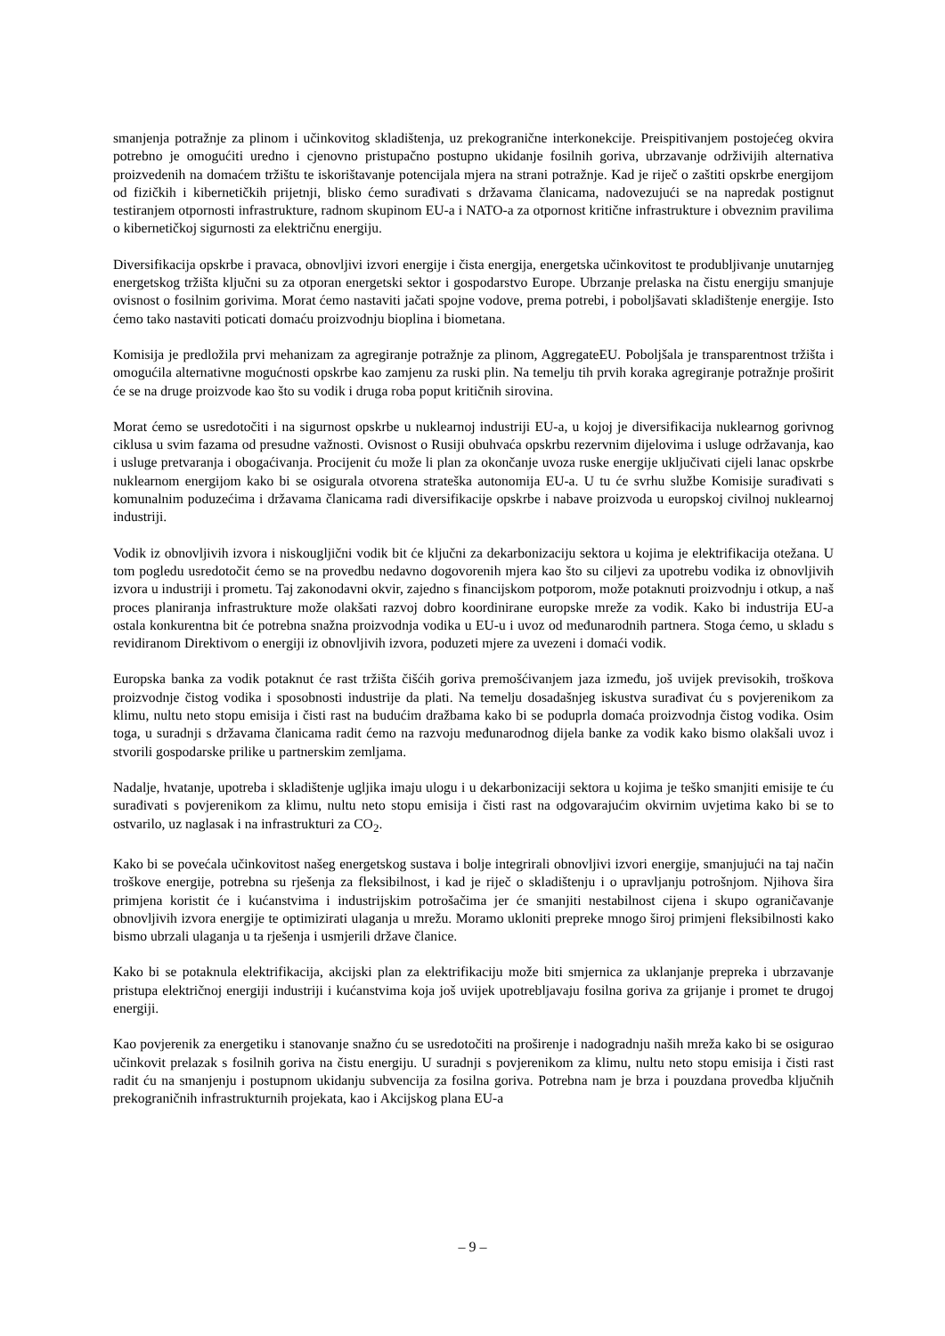smanjenja potražnje za plinom i učinkovitog skladištenja, uz prekogranične interkonekcije. Preispitivanjem postojećeg okvira potrebno je omogućiti uredno i cjenovno pristupačno postupno ukidanje fosilnih goriva, ubrzavanje održivijih alternativa proizvedenih na domaćem tržištu te iskorištavanje potencijala mjera na strani potražnje. Kad je riječ o zaštiti opskrbe energijom od fizičkih i kibernetičkih prijetnji, blisko ćemo surađivati s državama članicama, nadovezujući se na napredak postignut testiranjem otpornosti infrastrukture, radnom skupinom EU-a i NATO-a za otpornost kritične infrastrukture i obveznim pravilima o kibernetičkoj sigurnosti za električnu energiju.
Diversifikacija opskrbe i pravaca, obnovljivi izvori energije i čista energija, energetska učinkovitost te produbljivanje unutarnjeg energetskog tržišta ključni su za otporan energetski sektor i gospodarstvo Europe. Ubrzanje prelaska na čistu energiju smanjuje ovisnost o fosilnim gorivima. Morat ćemo nastaviti jačati spojne vodove, prema potrebi, i poboljšavati skladištenje energije. Isto ćemo tako nastaviti poticati domaću proizvodnju bioplina i biometana.
Komisija je predložila prvi mehanizam za agregiranje potražnje za plinom, AggregateEU. Poboljšala je transparentnost tržišta i omogućila alternativne mogućnosti opskrbe kao zamjenu za ruski plin. Na temelju tih prvih koraka agregiranje potražnje proširit će se na druge proizvode kao što su vodik i druga roba poput kritičnih sirovina.
Morat ćemo se usredotočiti i na sigurnost opskrbe u nuklearnoj industriji EU-a, u kojoj je diversifikacija nuklearnog gorivnog ciklusa u svim fazama od presudne važnosti. Ovisnost o Rusiji obuhvaća opskrbu rezervnim dijelovima i usluge održavanja, kao i usluge pretvaranja i obogaćivanja. Procijenit ću može li plan za okončanje uvoza ruske energije uključivati cijeli lanac opskrbe nuklearnom energijom kako bi se osigurala otvorena strateška autonomija EU-a. U tu će svrhu službe Komisije surađivati s komunalnim poduzećima i državama članicama radi diversifikacije opskrbe i nabave proizvoda u europskoj civilnoj nuklearnoj industriji.
Vodik iz obnovljivih izvora i niskougljični vodik bit će ključni za dekarbonizaciju sektora u kojima je elektrifikacija otežana. U tom pogledu usredotočit ćemo se na provedbu nedavno dogovorenih mjera kao što su ciljevi za upotrebu vodika iz obnovljivih izvora u industriji i prometu. Taj zakonodavni okvir, zajedno s financijskom potporom, može potaknuti proizvodnju i otkup, a naš proces planiranja infrastrukture može olakšati razvoj dobro koordinirane europske mreže za vodik. Kako bi industrija EU-a ostala konkurentna bit će potrebna snažna proizvodnja vodika u EU-u i uvoz od međunarodnih partnera. Stoga ćemo, u skladu s revidiranom Direktivom o energiji iz obnovljivih izvora, poduzeti mjere za uvezeni i domaći vodik.
Europska banka za vodik potaknut će rast tržišta čišćih goriva premošćivanjem jaza između, još uvijek previsokih, troškova proizvodnje čistog vodika i sposobnosti industrije da plati. Na temelju dosadašnjeg iskustva surađivat ću s povjerenikom za klimu, nultu neto stopu emisija i čisti rast na budućim dražbama kako bi se poduprla domaća proizvodnja čistog vodika. Osim toga, u suradnji s državama članicama radit ćemo na razvoju međunarodnog dijela banke za vodik kako bismo olakšali uvoz i stvorili gospodarske prilike u partnerskim zemljama.
Nadalje, hvatanje, upotreba i skladištenje ugljika imaju ulogu i u dekarbonizaciji sektora u kojima je teško smanjiti emisije te ću surađivati s povjerenikom za klimu, nultu neto stopu emisija i čisti rast na odgovarajućim okvirnim uvjetima kako bi se to ostvarilo, uz naglasak i na infrastrukturi za CO<sub>2</sub>.
Kako bi se povećala učinkovitost našeg energetskog sustava i bolje integrirali obnovljivi izvori energije, smanjujući na taj način troškove energije, potrebna su rješenja za fleksibilnost, i kad je riječ o skladištenju i o upravljanju potrošnjom. Njihova šira primjena koristit će i kućanstvima i industrijskim potrošačima jer će smanjiti nestabilnost cijena i skupo ograničavanje obnovljivih izvora energije te optimizirati ulaganja u mrežu. Moramo ukloniti prepreke mnogo široj primjeni fleksibilnosti kako bismo ubrzali ulaganja u ta rješenja i usmjerili države članice.
Kako bi se potaknula elektrifikacija, akcijski plan za elektrifikaciju može biti smjernica za uklanjanje prepreka i ubrzavanje pristupa električnoj energiji industriji i kućanstvima koja još uvijek upotrebljavaju fosilna goriva za grijanje i promet te drugoj energiji.
Kao povjerenik za energetiku i stanovanje snažno ću se usredotočiti na proširenje i nadogradnju naših mreža kako bi se osigurao učinkovit prelazak s fosilnih goriva na čistu energiju. U suradnji s povjerenikom za klimu, nultu neto stopu emisija i čisti rast radit ću na smanjenju i postupnom ukidanju subvencija za fosilna goriva. Potrebna nam je brza i pouzdana provedba ključnih prekograničnih infrastrukturnih projekata, kao i Akcijskog plana EU-a
– 9 –